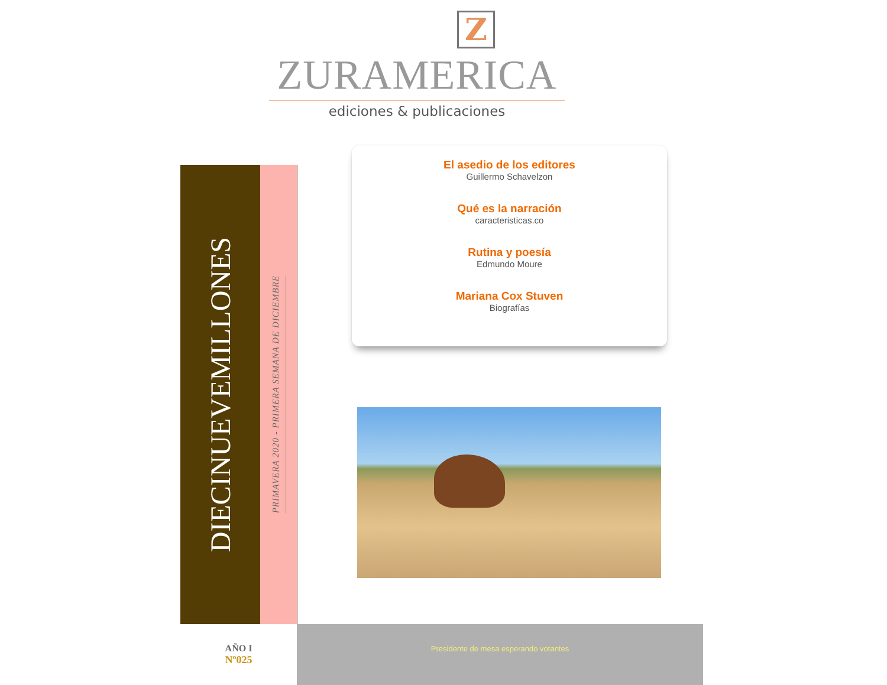Z
ZURAMERICA
ediciones & publicaciones
DIECINUEVEMILLONES
PRIMAVERA 2020 - PRIMERA SEMANA DE DICIEMBRE
El asedio de los editores
Guillermo Schavelzon
Qué es la narración
caracteristicas.co
Rutina y poesía
Edmundo Moure
Mariana Cox Stuven
Biografías
AÑO I
Nº025
Presidente de mesa esperando votantes